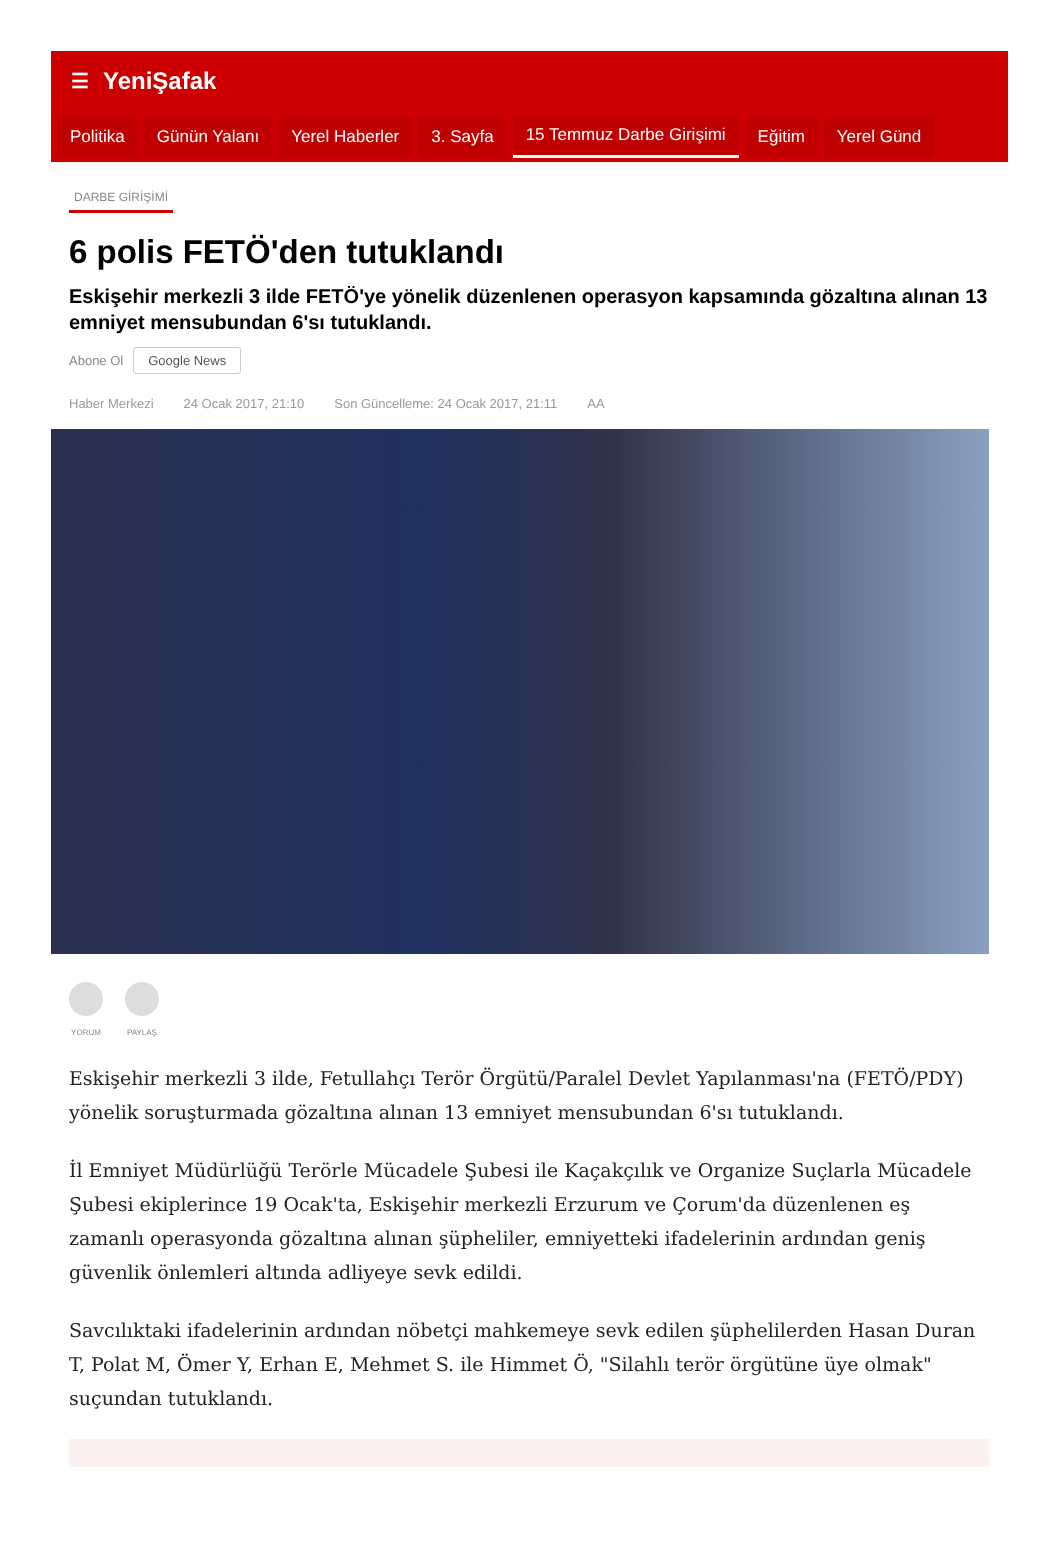☰ YeniŞafak
Politika Günün Yalanı Yerel Haberler 3. Sayfa 15 Temmuz Darbe Girişimi Eğitim Yerel Günd
DARBE GİRİŞİMİ
6 polis FETÖ'den tutuklandı
Eskişehir merkezli 3 ilde FETÖ'ye yönelik düzenlenen operasyon kapsamında gözaltına alınan 13 emniyet mensubundan 6'sı tutuklandı.
Abone Ol Google News
Haber Merkezi 24 Ocak 2017, 21:10 Son Güncelleme: 24 Ocak 2017, 21:11 AA
YORUM PAYLAŞ
Eskişehir merkezli 3 ilde, Fetullahçı Terör Örgütü/Paralel Devlet Yapılanması'na (FETÖ/PDY) yönelik soruşturmada gözaltına alınan 13 emniyet mensubundan 6'sı tutuklandı.
İl Emniyet Müdürlüğü Terörle Mücadele Şubesi ile Kaçakçılık ve Organize Suçlarla Mücadele Şubesi ekiplerince 19 Ocak'ta, Eskişehir merkezli Erzurum ve Çorum'da düzenlenen eş zamanlı operasyonda gözaltına alınan şüpheliler, emniyetteki ifadelerinin ardından geniş güvenlik önlemleri altında adliyeye sevk edildi.
Savcılıktaki ifadelerinin ardından nöbetçi mahkemeye sevk edilen şüphelilerden Hasan Duran T, Polat M, Ömer Y, Erhan E, Mehmet S. ile Himmet Ö, "Silahlı terör örgütüne üye olmak" suçundan tutuklandı.